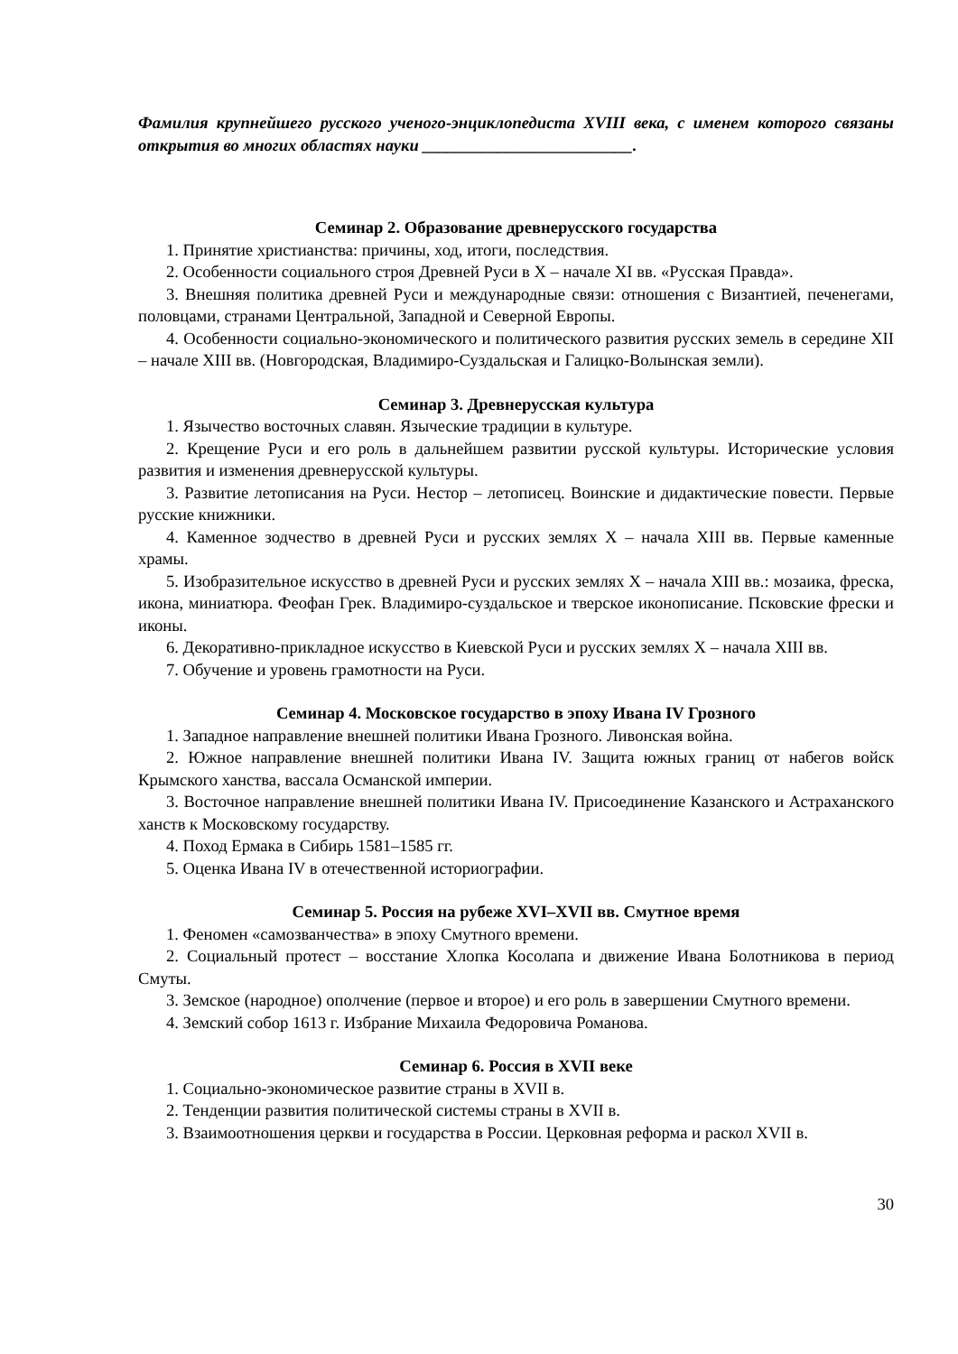Фамилия крупнейшего русского ученого-энциклопедиста XVIII века, с именем которого связаны открытия во многих областях науки _________________________.
Семинар 2. Образование древнерусского государства
1. Принятие христианства: причины, ход, итоги, последствия.
2. Особенности социального строя Древней Руси в X – начале XI вв. «Русская Правда».
3. Внешняя политика древней Руси и международные связи: отношения с Византией, печенегами, половцами, странами Центральной, Западной и Северной Европы.
4. Особенности социально-экономического и политического развития русских земель в середине XII – начале XIII вв. (Новгородская, Владимиро-Суздальская и Галицко-Волынская земли).
Семинар 3. Древнерусская культура
1. Язычество восточных славян. Языческие традиции в культуре.
2. Крещение Руси и его роль в дальнейшем развитии русской культуры. Исторические условия развития и изменения древнерусской культуры.
3. Развитие летописания на Руси. Нестор – летописец. Воинские и дидактические повести. Первые русские книжники.
4. Каменное зодчество в древней Руси и русских землях X – начала XIII вв. Первые каменные храмы.
5. Изобразительное искусство в древней Руси и русских землях X – начала XIII вв.: мозаика, фреска, икона, миниатюра. Феофан Грек. Владимиро-суздальское и тверское иконописание. Псковские фрески и иконы.
6. Декоративно-прикладное искусство в Киевской Руси и русских землях X – начала XIII вв.
7. Обучение и уровень грамотности на Руси.
Семинар 4. Московское государство в эпоху Ивана IV Грозного
1. Западное направление внешней политики Ивана Грозного. Ливонская война.
2. Южное направление внешней политики Ивана IV. Защита южных границ от набегов войск Крымского ханства, вассала Османской империи.
3. Восточное направление внешней политики Ивана IV. Присоединение Казанского и Астраханского ханств к Московскому государству.
4. Поход Ермака в Сибирь 1581–1585 гг.
5. Оценка Ивана IV в отечественной историографии.
Семинар 5. Россия на рубеже XVI–XVII вв. Смутное время
1. Феномен «самозванчества» в эпоху Смутного времени.
2. Социальный протест – восстание Хлопка Косолапа и движение Ивана Болотникова в период Смуты.
3. Земское (народное) ополчение (первое и второе) и его роль в завершении Смутного времени.
4. Земский собор 1613 г. Избрание Михаила Федоровича Романова.
Семинар 6. Россия в XVII веке
1. Социально-экономическое развитие страны в XVII в.
2. Тенденции развития политической системы страны в XVII в.
3. Взаимоотношения церкви и государства в России. Церковная реформа и раскол XVII в.
30